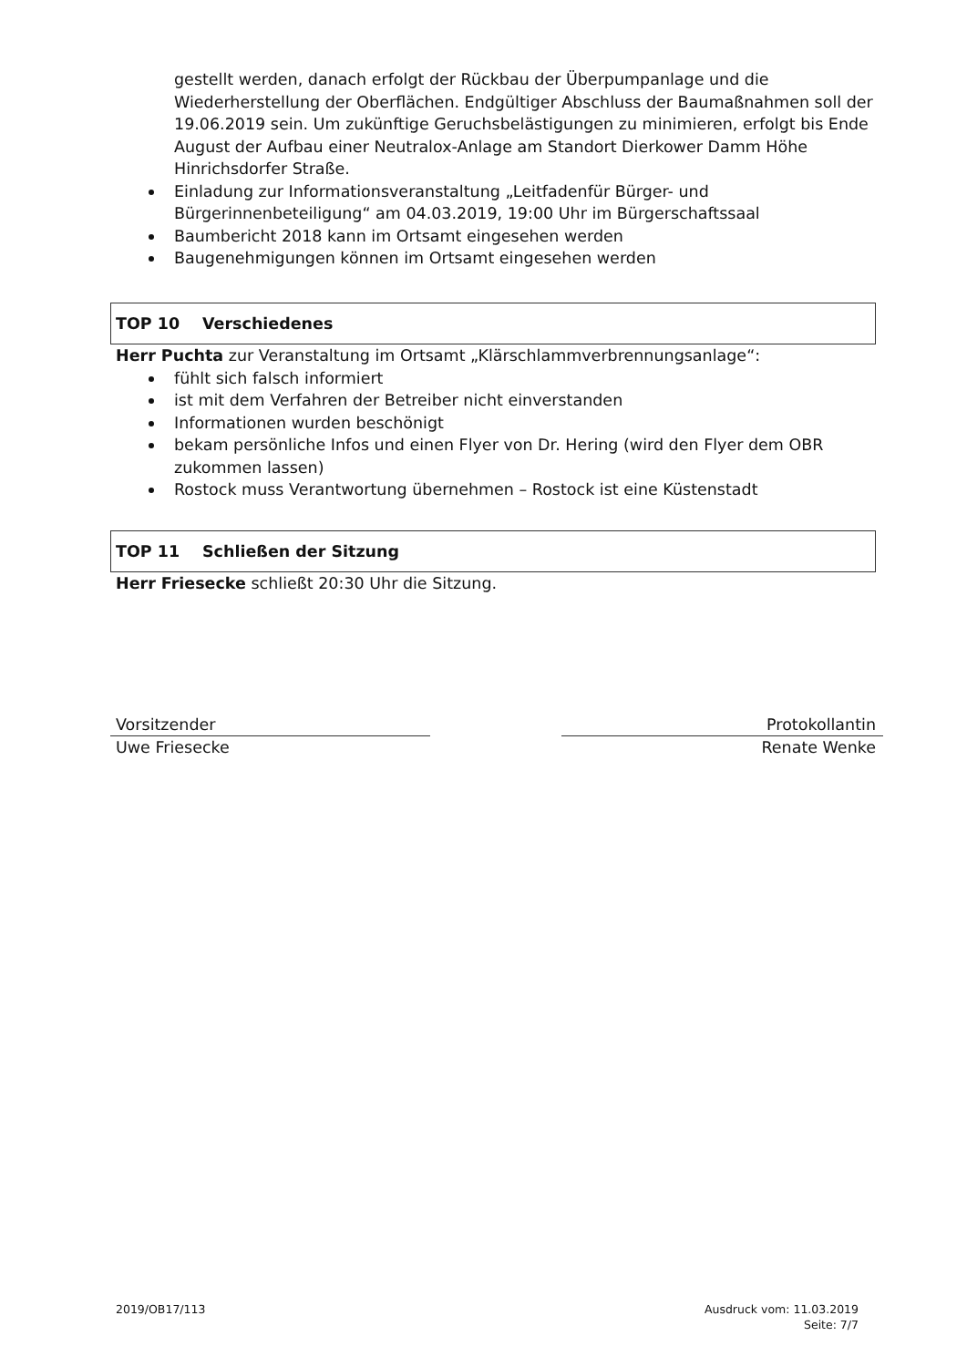gestellt werden, danach erfolgt der Rückbau der Überpumpanlage und die Wiederherstellung der Oberflächen. Endgültiger Abschluss der Baumaßnahmen soll der 19.06.2019 sein. Um zukünftige Geruchsbelästigungen zu minimieren, erfolgt bis Ende August der Aufbau einer Neutralox-Anlage am Standort Dierkower Damm Höhe Hinrichsdorfer Straße.
Einladung zur Informationsveranstaltung „Leitfadenfür Bürger- und Bürgerinnenbeteiligung“ am 04.03.2019, 19:00 Uhr im Bürgerschaftssaal
Baumbericht 2018 kann im Ortsamt eingesehen werden
Baugenehmigungen können im Ortsamt eingesehen werden
TOP 10 Verschiedenes
Herr Puchta zur Veranstaltung im Ortsamt „Klärschlammverbrennungsanlage“:
fühlt sich falsch informiert
ist mit dem Verfahren der Betreiber nicht einverstanden
Informationen wurden beschönigt
bekam persönliche Infos und einen Flyer von Dr. Hering (wird den Flyer dem OBR zukommen lassen)
Rostock muss Verantwortung übernehmen – Rostock ist eine Küstenstadt
TOP 11 Schließen der Sitzung
Herr Friesecke schließt 20:30 Uhr die Sitzung.
Vorsitzender
Uwe Friesecke
Protokollantin
Renate Wenke
2019/OB17/113 Ausdruck vom: 11.03.2019
Seite: 7/7